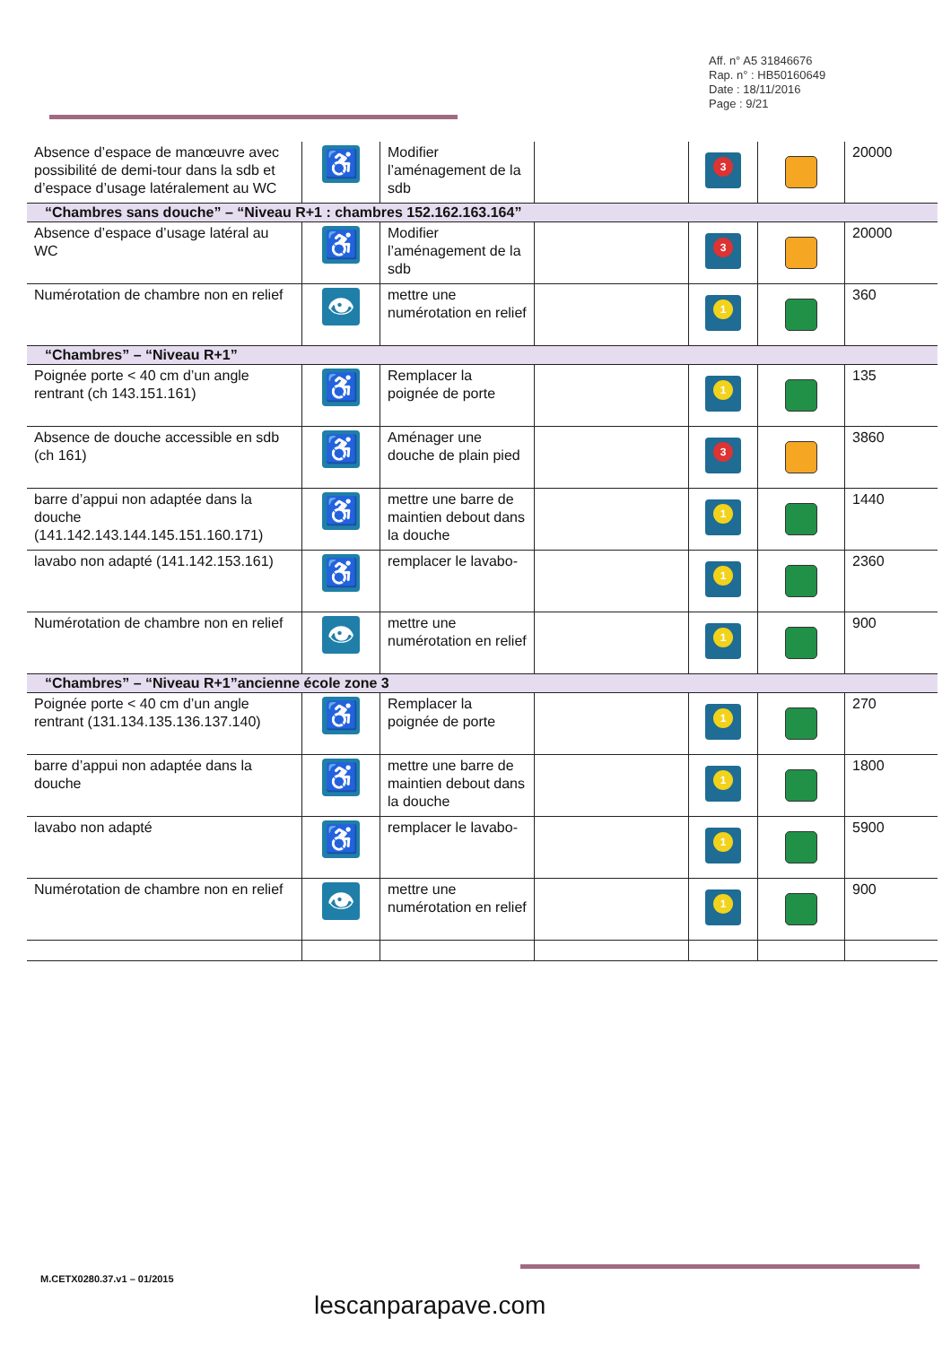Aff. n° A5 31846676
Rap. n° : HB50160649
Date : 18/11/2016
Page : 9/21
| Absence d’espace de manœuvre avec possibilité de demi-tour dans la sdb et d’espace d’usage latéralement au WC | ♿ | Modifier l’aménagement de la sdb | | 3 | | 20000 |
| “Chambres sans douche” – “Niveau R+1 : chambres 152.162.163.164” | | | | | | |
| Absence d’espace d’usage latéral au WC | ♿ | Modifier l’aménagement de la sdb | | 3 | | 20000 |
| Numérotation de chambre non en relief | 👁 | mettre une numérotation en relief | | 1 | | 360 |
| “Chambres” – “Niveau R+1” | | | | | | |
| Poignée porte < 40 cm d’un angle rentrant (ch 143.151.161) | ♿ | Remplacer la poignée de porte | | 1 | | 135 |
| Absence de douche accessible en sdb (ch 161) | ♿ | Aménager une douche de plain pied | | 3 | | 3860 |
| barre d’appui non adaptée dans la douche (141.142.143.144.145.151.160.171) | ♿ | mettre une barre de maintien debout dans la douche | | 1 | | 1440 |
| lavabo non adapté (141.142.153.161) | ♿ | remplacer le lavabo- | | 1 | | 2360 |
| Numérotation de chambre non en relief | 👁 | mettre une numérotation en relief | | 1 | | 900 |
| “Chambres” – “Niveau R+1”ancienne école zone 3 | | | | | | |
| Poignée porte < 40 cm d’un angle rentrant (131.134.135.136.137.140) | ♿ | Remplacer la poignée de porte | | 1 | | 270 |
| barre d’appui non adaptée dans la douche | ♿ | mettre une barre de maintien debout dans la douche | | 1 | | 1800 |
| lavabo non adapté | ♿ | remplacer le lavabo- | | 1 | | 5900 |
| Numérotation de chambre non en relief | 👁 | mettre une numérotation en relief | | 1 | | 900 |
M.CETX0280.37.v1 – 01/2015
lescanparapave.com